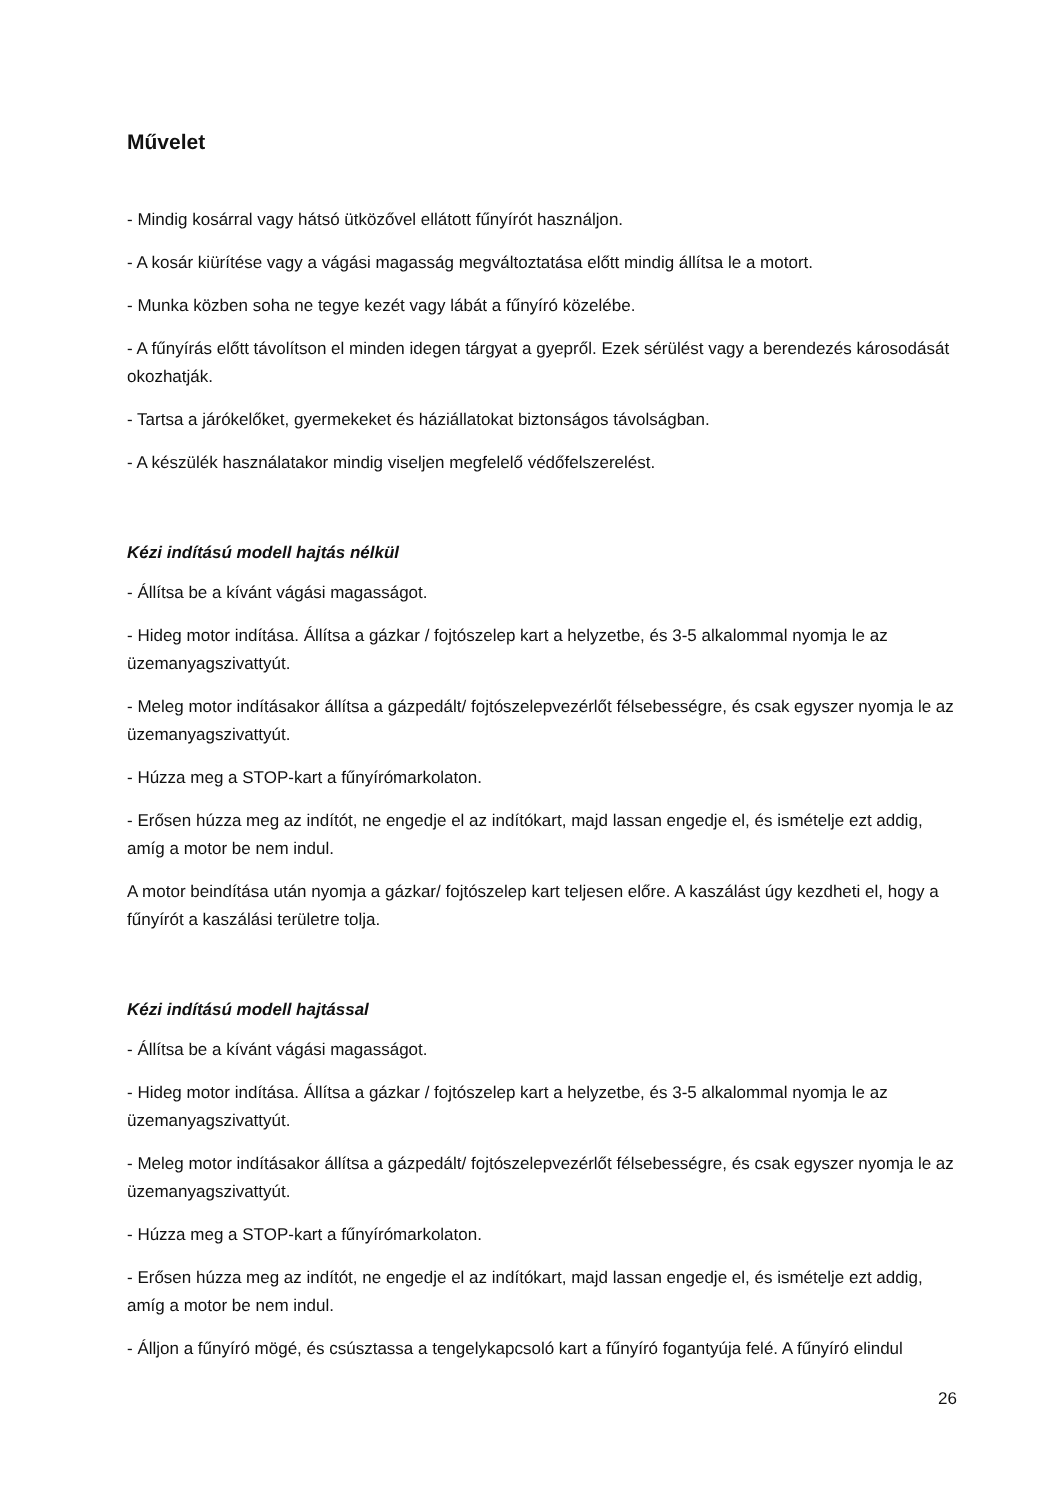Művelet
- Mindig kosárral vagy hátsó ütközővel ellátott fűnyírót használjon.
- A kosár kiürítése vagy a vágási magasság megváltoztatása előtt mindig állítsa le a motort.
- Munka közben soha ne tegye kezét vagy lábát a fűnyíró közelébe.
- A fűnyírás előtt távolítson el minden idegen tárgyat a gyepről. Ezek sérülést vagy a berendezés károsodását okozhatják.
- Tartsa a járókelőket, gyermekeket és háziállatokat biztonságos távolságban.
- A készülék használatakor mindig viseljen megfelelő védőfelszerelést.
Kézi indítású modell hajtás nélkül
- Állítsa be a kívánt vágási magasságot.
- Hideg motor indítása. Állítsa a gázkar / fojtószelep kart a helyzetbe, és 3-5 alkalommal nyomja le az üzemanyagszivattyút.
- Meleg motor indításakor állítsa a gázpedált/ fojtószelepvezérlőt félsebességre, és csak egyszer nyomja le az üzemanyagszivattyút.
- Húzza meg a STOP-kart a fűnyírómarkolaton.
- Erősen húzza meg az indítót, ne engedje el az indítókart, majd lassan engedje el, és ismételje ezt addig, amíg a motor be nem indul.
A motor beindítása után nyomja a gázkar/ fojtószelep kart teljesen előre. A kaszálást úgy kezdheti el, hogy a fűnyírót a kaszálási területre tolja.
Kézi indítású modell hajtással
- Állítsa be a kívánt vágási magasságot.
- Hideg motor indítása. Állítsa a gázkar / fojtószelep kart a helyzetbe, és 3-5 alkalommal nyomja le az üzemanyagszivattyút.
- Meleg motor indításakor állítsa a gázpedált/ fojtószelepvezérlőt félsebességre, és csak egyszer nyomja le az üzemanyagszivattyút.
- Húzza meg a STOP-kart a fűnyírómarkolaton.
- Erősen húzza meg az indítót, ne engedje el az indítókart, majd lassan engedje el, és ismételje ezt addig, amíg a motor be nem indul.
- Álljon a fűnyíró mögé, és csúsztassa a tengelykapcsoló kart a fűnyíró fogantyúja felé. A fűnyíró elindul
26